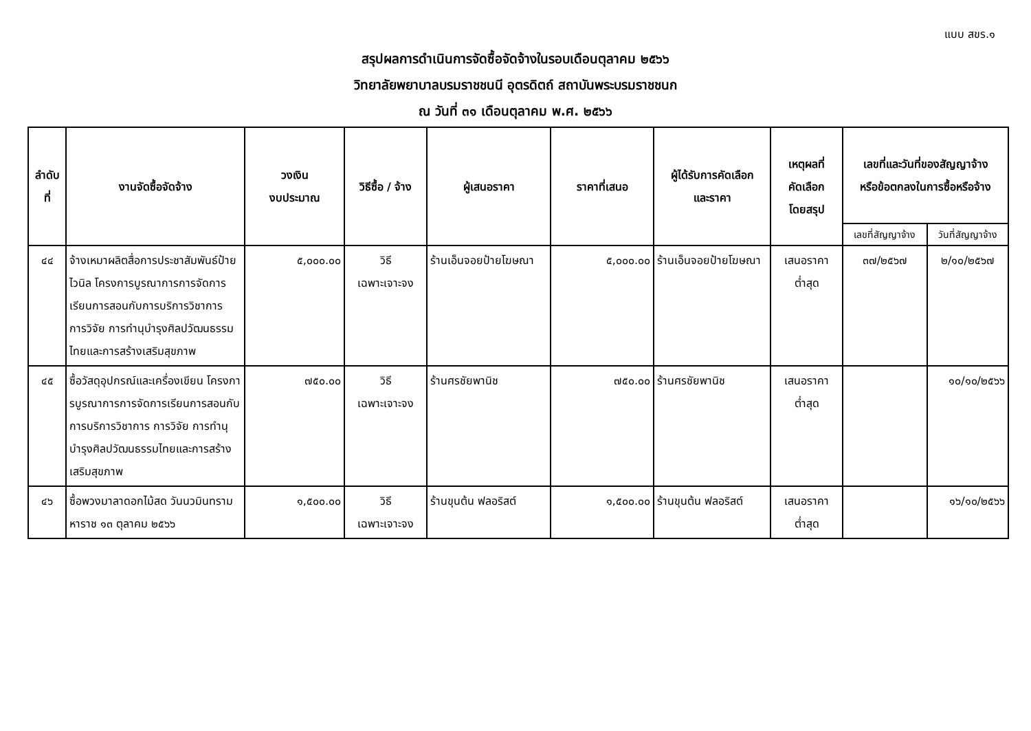แบบ สขร.๑
สรุปผลการดำเนินการจัดซื้อจัดจ้างในรอบเดือนตุลาคม ๒๕๖๖
วิทยาลัยพยาบาลบรมราชชนนี อุตรดิตถ์ สถาบันพระบรมราชชนก
ณ วันที่ ๓๑ เดือนตุลาคม พ.ศ. ๒๕๖๖
| ลำดับที่ | งานจัดซื้อจัดจ้าง | วงเงิน งบประมาณ | วิธีซื้อ / จ้าง | ผู้เสนอราคา | ราคาที่เสนอ | ผู้ได้รับการคัดเลือก และราคา | เหตุผลที่ คัดเลือก โดยสรุป | เลขที่และวันที่ของสัญญาจ้าง หรือข้อตกลงในการซื้อหรือจ้าง | |
| --- | --- | --- | --- | --- | --- | --- | --- | --- | --- |
| | | | | | | | | เลขที่สัญญาจ้าง | วันที่สัญญาจ้าง |
| ๔๔ | จ้างเหมาผลิตสื่อการประชาสัมพันธ์ป้ายไวนิล โครงการบูรณาการการจัดการเรียนการสอนกับการบริการวิชาการ การวิจัย การทำนุบำรุงศิลปวัฒนธรรมไทยและการสร้างเสริมสุขภาพ | ๕,๐๐๐.๐๐ | วิธี เฉพาะเจาะจง | ร้านเอ็นจอยป้ายโฆษณา | ๕,๐๐๐.๐๐ | ร้านเอ็นจอยป้ายโฆษณา | เสนอราคา ต่ำสุด | ๓๗/๒๕๖๗ | ๒/๑๐/๒๕๖๗ |
| ๔๕ | ซื้อวัสดุอุปกรณ์และเครื่องเขียน โครงการบูรณาการการจัดการเรียนการสอนกับการบริการวิชาการ การวิจัย การทำนุบำรุงศิลปวัฒนธรรมไทยและการสร้างเสริมสุขภาพ | ๗๕๐.๐๐ | วิธี เฉพาะเจาะจง | ร้านศรชัยพานิช | ๗๕๐.๐๐ | ร้านศรชัยพานิช | เสนอราคา ต่ำสุด | | ๑๐/๑๐/๒๕๖๖ |
| ๔๖ | ซื้อพวงมาลาดอกไม้สด วันนวมินทรามหาราช ๑๓ ตุลาคม ๒๕๖๖ | ๑,๕๐๐.๐๐ | วิธี เฉพาะเจาะจง | ร้านขุนต้น ฟลอริสต์ | ๑,๕๐๐.๐๐ | ร้านขุนต้น ฟลอริสต์ | เสนอราคา ต่ำสุด | | ๑๖/๑๐/๒๕๖๖ |